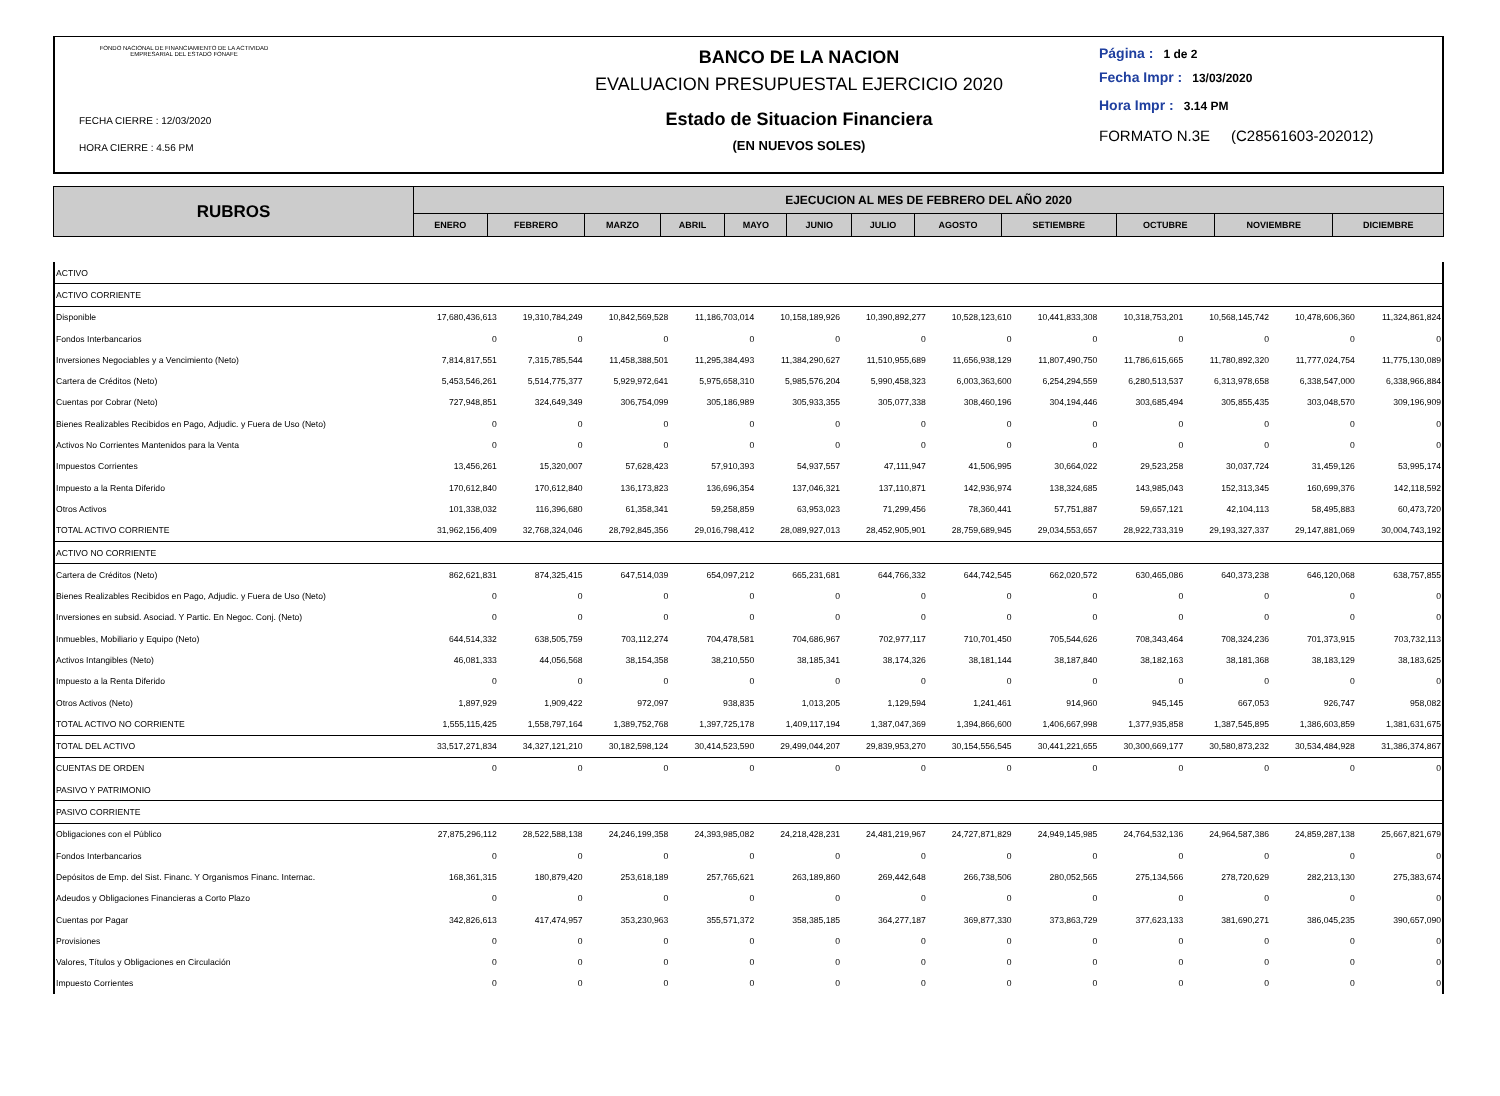FONDO NACIONAL DE FINANCIAMIENTO DE LA ACTIVIDAD
EMPRESARIAL DEL ESTADO FONAFE
FECHA CIERRE : 12/03/2020
HORA CIERRE : 4.56 PM
BANCO DE LA NACION
EVALUACION PRESUPUESTAL EJERCICIO 2020
Estado de Situacion Financiera
(EN NUEVOS SOLES)
Página : 1 de 2
Fecha Impr : 13/03/2020
Hora Impr : 3.14 PM
FORMATO N.3E (C28561603-202012)
| RUBROS | EJECUCION AL MES DE FEBRERO DEL AÑO 2020 | | | | | | | | | | | |
| --- | --- | --- | --- | --- | --- | --- | --- | --- | --- | --- | --- | --- |
| | ENERO | FEBRERO | MARZO | ABRIL | MAYO | JUNIO | JULIO | AGOSTO | SETIEMBRE | OCTUBRE | NOVIEMBRE | DICIEMBRE |
| ACTIVO | | | | | | | | | | | | |
| ACTIVO CORRIENTE | | | | | | | | | | | | |
| Disponible | 17,680,436,613 | 19,310,784,249 | 10,842,569,528 | 11,186,703,014 | 10,158,189,926 | 10,390,892,277 | 10,528,123,610 | 10,441,833,308 | 10,318,753,201 | 10,568,145,742 | 10,478,606,360 | 11,324,861,824 |
| Fondos Interbancarios | 0 | 0 | 0 | 0 | 0 | 0 | 0 | 0 | 0 | 0 | 0 | 0 |
| Inversiones Negociables y a Vencimiento (Neto) | 7,814,817,551 | 7,315,785,544 | 11,458,388,501 | 11,295,384,493 | 11,384,290,627 | 11,510,955,689 | 11,656,938,129 | 11,807,490,750 | 11,786,615,665 | 11,780,892,320 | 11,777,024,754 | 11,775,130,089 |
| Cartera de Créditos (Neto) | 5,453,546,261 | 5,514,775,377 | 5,929,972,641 | 5,975,658,310 | 5,985,576,204 | 5,990,458,323 | 6,003,363,600 | 6,254,294,559 | 6,280,513,537 | 6,313,978,658 | 6,338,547,000 | 6,338,966,884 |
| Cuentas por Cobrar (Neto) | 727,948,851 | 324,649,349 | 306,754,099 | 305,186,989 | 305,933,355 | 305,077,338 | 308,460,196 | 304,194,446 | 303,685,494 | 305,855,435 | 303,048,570 | 309,196,909 |
| Bienes Realizables Recibidos en Pago, Adjudic. y Fuera de Uso (Neto) | 0 | 0 | 0 | 0 | 0 | 0 | 0 | 0 | 0 | 0 | 0 | 0 |
| Activos No Corrientes Mantenidos para la Venta | 0 | 0 | 0 | 0 | 0 | 0 | 0 | 0 | 0 | 0 | 0 | 0 |
| Impuestos Corrientes | 13,456,261 | 15,320,007 | 57,628,423 | 57,910,393 | 54,937,557 | 47,111,947 | 41,506,995 | 30,664,022 | 29,523,258 | 30,037,724 | 31,459,126 | 53,995,174 |
| Impuesto a la Renta Diferido | 170,612,840 | 170,612,840 | 136,173,823 | 136,696,354 | 137,046,321 | 137,110,871 | 142,936,974 | 138,324,685 | 143,985,043 | 152,313,345 | 160,699,376 | 142,118,592 |
| Otros Activos | 101,338,032 | 116,396,680 | 61,358,341 | 59,258,859 | 63,953,023 | 71,299,456 | 78,360,441 | 57,751,887 | 59,657,121 | 42,104,113 | 58,495,883 | 60,473,720 |
| TOTAL ACTIVO CORRIENTE | 31,962,156,409 | 32,768,324,046 | 28,792,845,356 | 29,016,798,412 | 28,089,927,013 | 28,452,905,901 | 28,759,689,945 | 29,034,553,657 | 28,922,733,319 | 29,193,327,337 | 29,147,881,069 | 30,004,743,192 |
| ACTIVO NO CORRIENTE | | | | | | | | | | | | |
| Cartera de Créditos (Neto) | 862,621,831 | 874,325,415 | 647,514,039 | 654,097,212 | 665,231,681 | 644,766,332 | 644,742,545 | 662,020,572 | 630,465,086 | 640,373,238 | 646,120,068 | 638,757,855 |
| Bienes Realizables Recibidos en Pago, Adjudic. y Fuera de Uso (Neto) | 0 | 0 | 0 | 0 | 0 | 0 | 0 | 0 | 0 | 0 | 0 | 0 |
| Inversiones en subsid. Asociad. Y Partic. En Negoc. Conj. (Neto) | 0 | 0 | 0 | 0 | 0 | 0 | 0 | 0 | 0 | 0 | 0 | 0 |
| Inmuebles, Mobiliario y Equipo (Neto) | 644,514,332 | 638,505,759 | 703,112,274 | 704,478,581 | 704,686,967 | 702,977,117 | 710,701,450 | 705,544,626 | 708,343,464 | 708,324,236 | 701,373,915 | 703,732,113 |
| Activos Intangibles (Neto) | 46,081,333 | 44,056,568 | 38,154,358 | 38,210,550 | 38,185,341 | 38,174,326 | 38,181,144 | 38,187,840 | 38,182,163 | 38,181,368 | 38,183,129 | 38,183,625 |
| Impuesto a la Renta Diferido | 0 | 0 | 0 | 0 | 0 | 0 | 0 | 0 | 0 | 0 | 0 | 0 |
| Otros Activos (Neto) | 1,897,929 | 1,909,422 | 972,097 | 938,835 | 1,013,205 | 1,129,594 | 1,241,461 | 914,960 | 945,145 | 667,053 | 926,747 | 958,082 |
| TOTAL ACTIVO NO CORRIENTE | 1,555,115,425 | 1,558,797,164 | 1,389,752,768 | 1,397,725,178 | 1,409,117,194 | 1,387,047,369 | 1,394,866,600 | 1,406,667,998 | 1,377,935,858 | 1,387,545,895 | 1,386,603,859 | 1,381,631,675 |
| TOTAL DEL ACTIVO | 33,517,271,834 | 34,327,121,210 | 30,182,598,124 | 30,414,523,590 | 29,499,044,207 | 29,839,953,270 | 30,154,556,545 | 30,441,221,655 | 30,300,669,177 | 30,580,873,232 | 30,534,484,928 | 31,386,374,867 |
| CUENTAS DE ORDEN | 0 | 0 | 0 | 0 | 0 | 0 | 0 | 0 | 0 | 0 | 0 | 0 |
| PASIVO Y PATRIMONIO | | | | | | | | | | | | |
| PASIVO CORRIENTE | | | | | | | | | | | | |
| Obligaciones con el Público | 27,875,296,112 | 28,522,588,138 | 24,246,199,358 | 24,393,985,082 | 24,218,428,231 | 24,481,219,967 | 24,727,871,829 | 24,949,145,985 | 24,764,532,136 | 24,964,587,386 | 24,859,287,138 | 25,667,821,679 |
| Fondos Interbancarios | 0 | 0 | 0 | 0 | 0 | 0 | 0 | 0 | 0 | 0 | 0 | 0 |
| Depósitos de Emp. del Sist. Financ. Y Organismos Financ. Internac. | 168,361,315 | 180,879,420 | 253,618,189 | 257,765,621 | 263,189,860 | 269,442,648 | 266,738,506 | 280,052,565 | 275,134,566 | 278,720,629 | 282,213,130 | 275,383,674 |
| Adeudos y Obligaciones Financieras a Corto Plazo | 0 | 0 | 0 | 0 | 0 | 0 | 0 | 0 | 0 | 0 | 0 | 0 |
| Cuentas por Pagar | 342,826,613 | 417,474,957 | 353,230,963 | 355,571,372 | 358,385,185 | 364,277,187 | 369,877,330 | 373,863,729 | 377,623,133 | 381,690,271 | 386,045,235 | 390,657,090 |
| Provisiones | 0 | 0 | 0 | 0 | 0 | 0 | 0 | 0 | 0 | 0 | 0 | 0 |
| Valores, Títulos y Obligaciones en Circulación | 0 | 0 | 0 | 0 | 0 | 0 | 0 | 0 | 0 | 0 | 0 | 0 |
| Impuesto Corrientes | 0 | 0 | 0 | 0 | 0 | 0 | 0 | 0 | 0 | 0 | 0 | 0 |